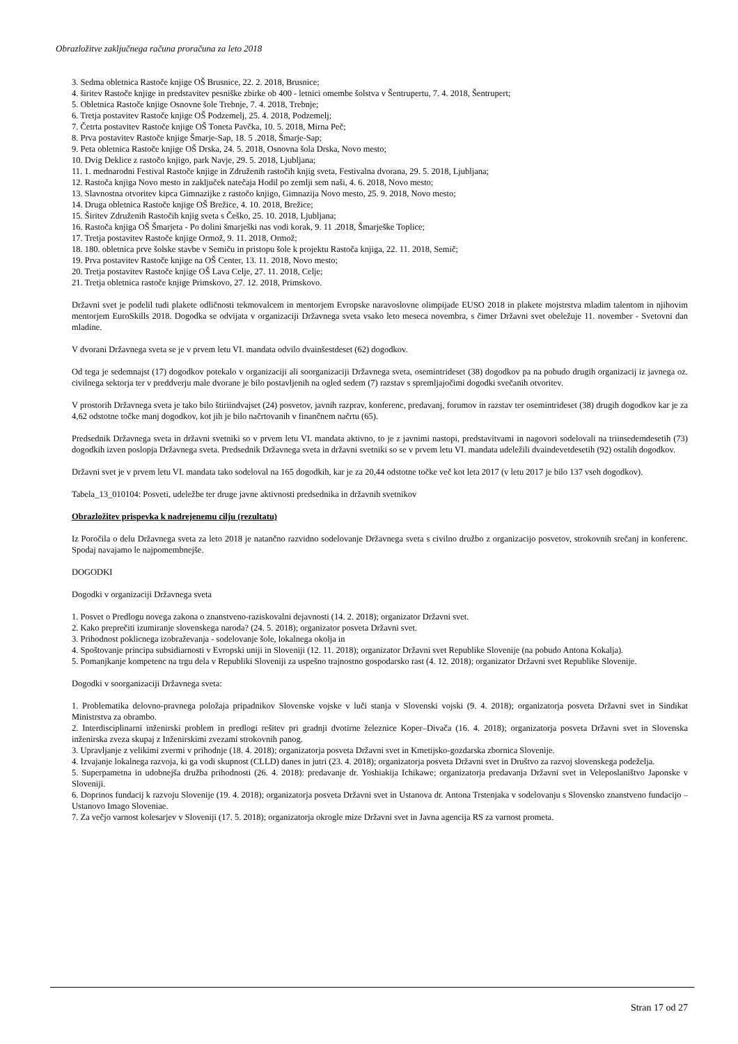Obrazložitve zaključnega računa proračuna za leto 2018
3. Sedma obletnica Rastoče knjige OŠ Brusnice, 22. 2. 2018, Brusnice;
4. širitev Rastoče knjige in predstavitev pesniške zbirke ob 400 - letnici omembe šolstva v Šentrupertu, 7. 4. 2018, Šentrupert;
5. Obletnica Rastoče knjige Osnovne šole Trebnje, 7. 4. 2018, Trebnje;
6. Tretja postavitev Rastoče knjige OŠ Podzemelj, 25. 4. 2018, Podzemelj;
7. Četrta postavitev Rastoče knjige OŠ Toneta Pavčka, 10. 5. 2018, Mirna Peč;
8. Prva postavitev Rastoče knjige Šmarje-Sap, 18. 5 .2018, Šmarje-Sap;
9. Peta obletnica Rastoče knjige OŠ Drska, 24. 5. 2018, Osnovna šola Drska, Novo mesto;
10. Dvig Deklice z rastočo knjigo, park Navje, 29. 5. 2018, Ljubljana;
11. 1. mednarodni Festival Rastoče knjige in Združenih rastočih knjig sveta, Festivalna dvorana, 29. 5. 2018, Ljubljana;
12. Rastoča knjiga Novo mesto in zaključek natečaja Hodil po zemlji sem naši, 4. 6. 2018, Novo mesto;
13. Slavnostna otvoritev kipca Gimnazijke z rastočo knjigo, Gimnazija Novo mesto, 25. 9. 2018, Novo mesto;
14. Druga obletnica Rastoče knjige OŠ Brežice, 4. 10. 2018, Brežice;
15. Širitev Združenih Rastočih knjig sveta s Češko, 25. 10. 2018, Ljubljana;
16. Rastoča knjiga OŠ Šmarjeta - Po dolini šmarješki nas vodi korak, 9. 11 .2018, Šmarješke Toplice;
17. Tretja postavitev Rastoče knjige Ormož, 9. 11. 2018, Ormož;
18. 180. obletnica prve šolske stavbe v Semiču in pristopu šole k projektu Rastoča knjiga, 22. 11. 2018, Semič;
19. Prva postavitev Rastoče knjige na OŠ Center, 13. 11. 2018, Novo mesto;
20. Tretja postavitev Rastoče knjige OŠ Lava Celje, 27. 11. 2018, Celje;
21. Tretja obletnica rastoče knjige Primskovo, 27. 12. 2018, Primskovo.
Državni svet je podelil tudi plakete odličnosti tekmovalcem in mentorjem Evropske naravoslovne olimpijade EUSO 2018 in plakete mojstrstva mladim talentom in njihovim mentorjem EuroSkills 2018. Dogodka se odvijata v organizaciji Državnega sveta vsako leto meseca novembra, s čimer Državni svet obeležuje 11. november - Svetovni dan mladine.
V dvorani Državnega sveta se je v prvem letu VI. mandata odvilo dvainšestdeset (62) dogodkov.
Od tega je sedemnajst (17) dogodkov potekalo v organizaciji ali soorganizaciji Državnega sveta, osemintrideset (38) dogodkov pa na pobudo drugih organizacij iz javnega oz. civilnega sektorja ter v preddverju male dvorane je bilo postavljenih na ogled sedem (7) razstav s spremljajočimi dogodki svečanih otvoritev.
V prostorih Državnega sveta je tako bilo štiriindvajset (24) posvetov, javnih razprav, konferenc, predavanj, forumov in razstav ter osemintrideset (38) drugih dogodkov kar je za 4,62 odstotne točke manj dogodkov, kot jih je bilo načrtovanih v finančnem načrtu (65).
Predsednik Državnega sveta in državni svetniki so v prvem letu VI. mandata aktivno, to je z javnimi nastopi, predstavitvami in nagovori sodelovali na triinsedemdesetih (73) dogodkih izven poslopja Državnega sveta. Predsednik Državnega sveta in državni svetniki so se v prvem letu VI. mandata udeležili dvaindevetdesetih (92) ostalih dogodkov.
Državni svet je v prvem letu VI. mandata tako sodeloval na 165 dogodkih, kar je za 20,44 odstotne točke več kot leta 2017 (v letu 2017 je bilo 137 vseh dogodkov).
Tabela_13_010104: Posveti, udeležbe ter druge javne aktivnosti predsednika in državnih svetnikov
Obrazložitev prispevka k nadrejenemu cilju (rezultatu)
Iz Poročila o delu Državnega sveta za leto 2018 je natančno razvidno sodelovanje Državnega sveta s civilno družbo z organizacijo posvetov, strokovnih srečanj in konferenc. Spodaj navajamo le najpomembnejše.
DOGODKI
Dogodki v organizaciji Državnega sveta
1. Posvet o Predlogu novega zakona o znanstveno-raziskovalni dejavnosti (14. 2. 2018); organizator Državni svet.
2. Kako preprečiti izumiranje slovenskega naroda? (24. 5. 2018); organizator posveta Državni svet.
3. Prihodnost poklicnega izobraževanja - sodelovanje šole, lokalnega okolja in
4. Spoštovanje principa subsidiarnosti v Evropski uniji in Sloveniji (12. 11. 2018); organizator Državni svet Republike Slovenije (na pobudo Antona Kokalja).
5. Pomanjkanje kompetenc na trgu dela v Republiki Sloveniji za uspešno trajnostno gospodarsko rast (4. 12. 2018); organizator Državni svet Republike Slovenije.
Dogodki v soorganizaciji Državnega sveta:
1. Problematika delovno-pravnega položaja pripadnikov Slovenske vojske v luči stanja v Slovenski vojski (9. 4. 2018); organizatorja posveta Državni svet in Sindikat Ministrstva za obrambo.
2. Interdisciplinarni inženirski problem in predlogi rešitev pri gradnji dvotirne železnice Koper–Divača (16. 4. 2018); organizatorja posveta Državni svet in Slovenska inženirska zveza skupaj z Inženirskimi zvezami strokovnih panog.
3. Upravljanje z velikimi zvermi v prihodnje (18. 4. 2018); organizatorja posveta Državni svet in Kmetijsko-gozdarska zbornica Slovenije.
4. Izvajanje lokalnega razvoja, ki ga vodi skupnost (CLLD) danes in jutri (23. 4. 2018); organizatorja posveta Državni svet in Društvo za razvoj slovenskega podeželja.
5. Superpametna in udobnejša družba prihodnosti (26. 4. 2018): predavanje dr. Yoshiakija Ichikawe; organizatorja predavanja Državni svet in Veleposlaništvo Japonske v Sloveniji.
6. Doprinos fundacij k razvoju Slovenije (19. 4. 2018); organizatorja posveta Državni svet in Ustanova dr. Antona Trstenjaka v sodelovanju s Slovensko znanstveno fundacijo – Ustanovo Imago Sloveniae.
7. Za večjo varnost kolesarjev v Sloveniji (17. 5. 2018); organizatorja okrogle mize Državni svet in Javna agencija RS za varnost prometa.
Stran 17 od 27